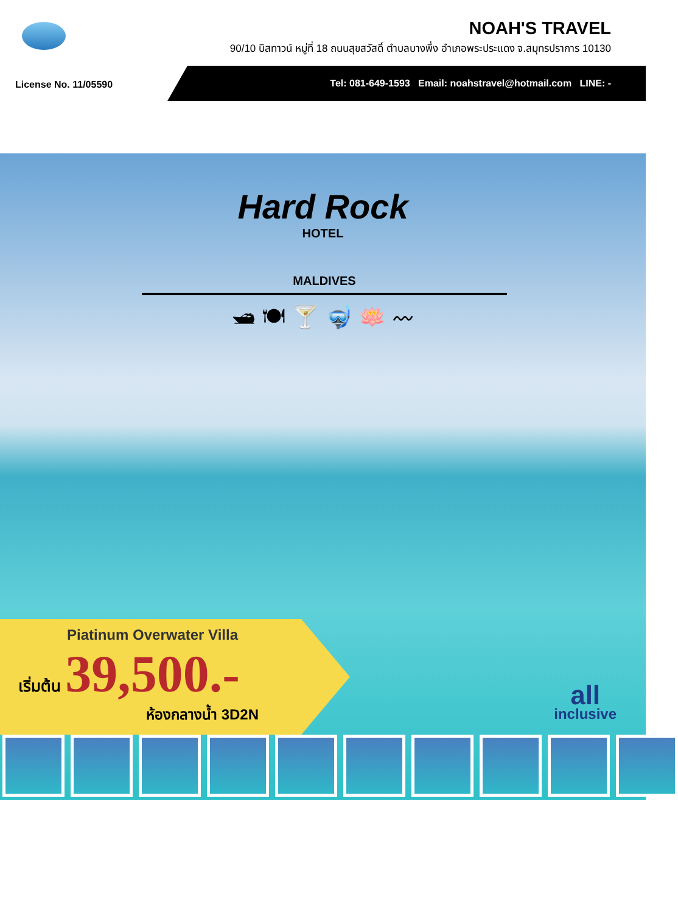NOAH'S TRAVEL
90/10 บิสทาวน์ หมู่ที่ 18 ถนนสุขสวัสดิ์ ตำบลบางพึ่ง อำเภอพระประแดง จ.สมุทรปราการ 10130
License No. 11/05590
Tel: 081-649-1593 Email: noahstravel@hotmail.com LINE: -
Hard Rock
HOTEL
MALDIVES
🛥 🍽 🍸 🤿 🪷 〰
Piatinum Overwater Villa
เริ่มต้น 39,500.-
ห้องกลางน้ำ 3D2N
all
inclusive